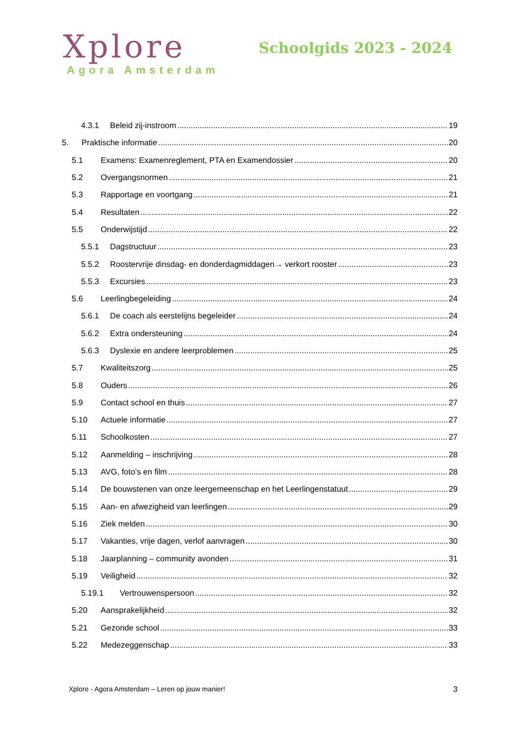Xplore
Agora Amsterdam
Schoolgids 2023 - 2024
4.3.1 Beleid zij-instroom 19
5. Praktische informatie 20
5.1 Examens: Examenreglement, PTA en Examendossier 20
5.2 Overgangsnormen 21
5.3 Rapportage en voortgang 21
5.4 Resultaten 22
5.5 Onderwijstijd 22
5.5.1 Dagstructuur 23
5.5.2 Roostervrije dinsdag- en donderdagmiddagen→ verkort rooster 23
5.5.3 Excursies 23
5.6 Leerlingbegeleiding 24
5.6.1 De coach als eerstelijns begeleider 24
5.6.2 Extra ondersteuning 24
5.6.3 Dyslexie en andere leerproblemen 25
5.7 Kwaliteitszorg 25
5.8 Ouders 26
5.9 Contact school en thuis 27
5.10 Actuele informatie 27
5.11 Schoolkosten 27
5.12 Aanmelding – inschrijving 28
5.13 AVG, foto’s en film 28
5.14 De bouwstenen van onze leergemeenschap en het Leerlingenstatuut 29
5.15 Aan- en afwezigheid van leerlingen 29
5.16 Ziek melden 30
5.17 Vakanties, vrije dagen, verlof aanvragen 30
5.18 Jaarplanning – community avonden 31
5.19 Veiligheid 32
5.19.1 Vertrouwenspersoon 32
5.20 Aansprakelijkheid 32
5.21 Gezonde school 33
5.22 Medezeggenschap 33
Xplore - Agora Amsterdam – Leren op jouw manier! 3